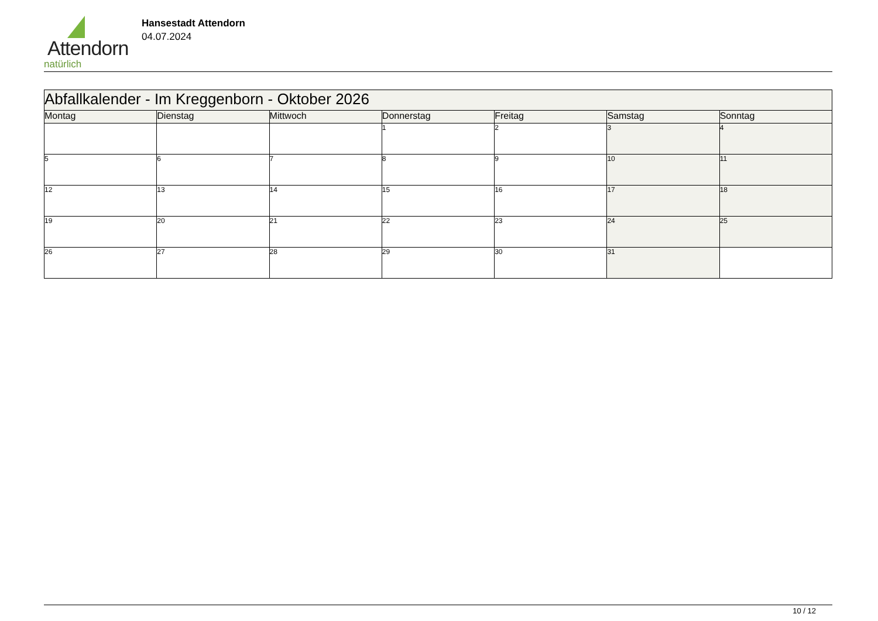Attendorn
natürlich
Hansestadt Attendorn
04.07.2024
| Abfallkalender - Im Kreggenborn - Oktober 2026 | | | | | | |
| Montag | Dienstag | Mittwoch | Donnerstag | Freitag | Samstag | Sonntag |
| | | | 1 | 2 | 3 | 4 |
| 5 | 6 | 7 | 8 | 9 | 10 | 11 |
| 12 | 13 | 14 | 15 | 16 | 17 | 18 |
| 19 | 20 | 21 | 22 | 23 | 24 | 25 |
| 26 | 27 | 28 | 29 | 30 | 31 | |
10 / 12